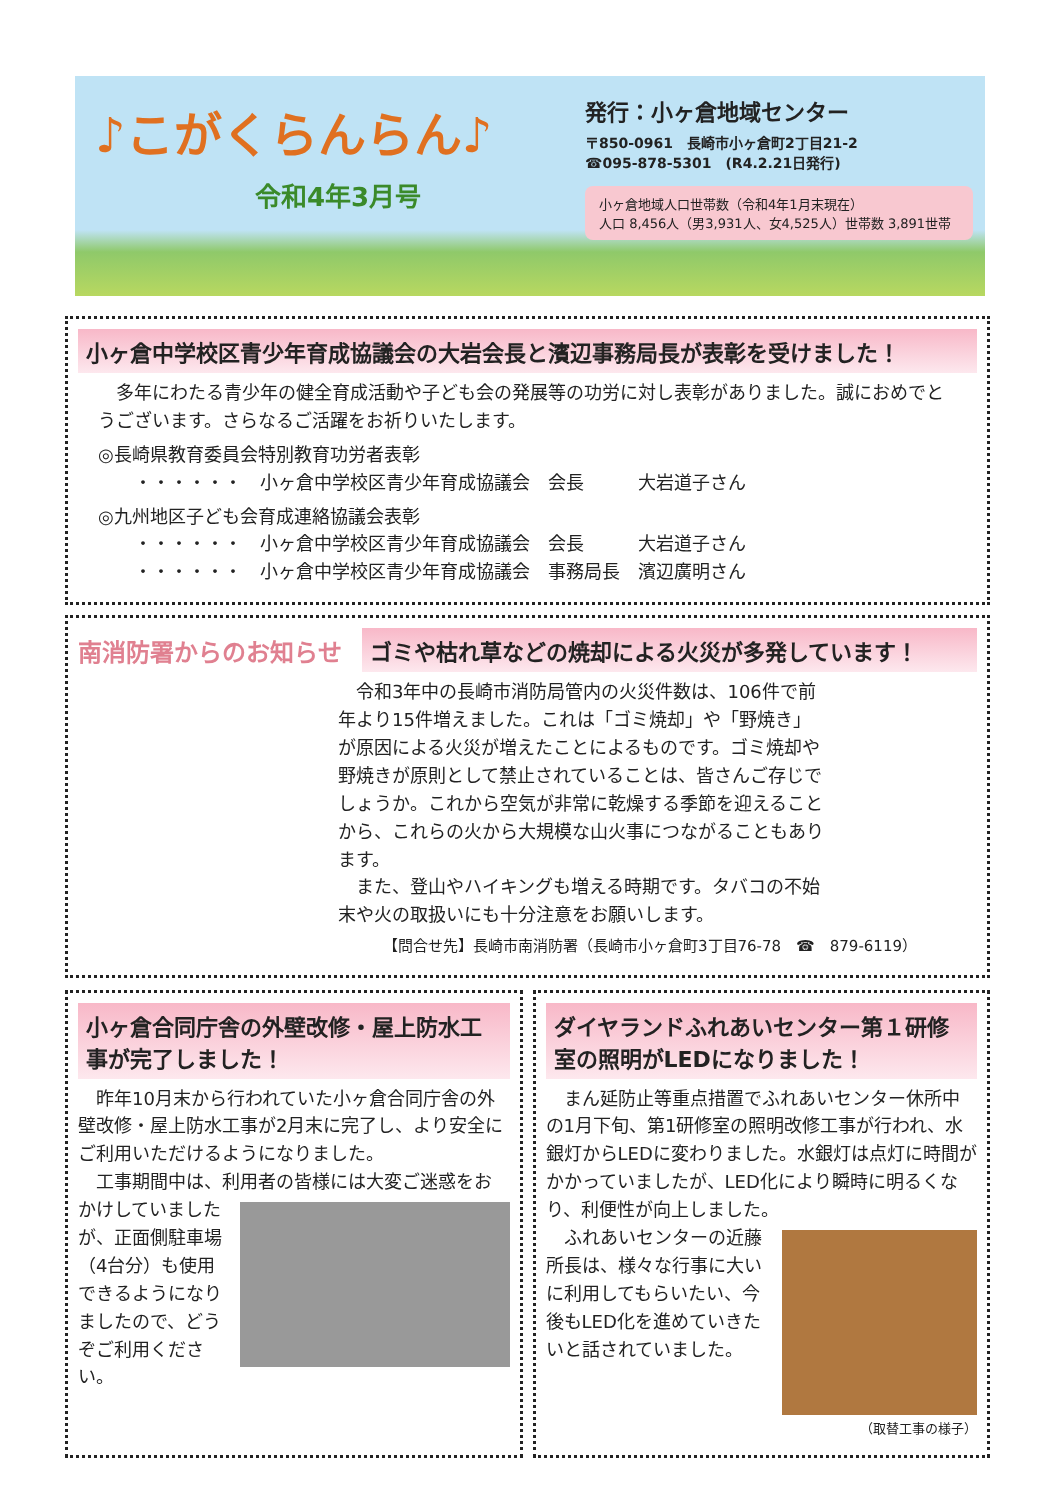♪こがくらんらん♪
令和4年3月号
発行：小ヶ倉地域センター
〒850-0961　長崎市小ヶ倉町2丁目21-2
☎095-878-5301　(R4.2.21日発行)
小ヶ倉地域人口世帯数（令和4年1月末現在）
人口 8,456人（男3,931人、女4,525人）世帯数 3,891世帯
小ヶ倉中学校区青少年育成協議会の大岩会長と濱辺事務局長が表彰を受けました！
　多年にわたる青少年の健全育成活動や子ども会の発展等の功労に対し表彰がありました。誠におめでとうございます。さらなるご活躍をお祈りいたします。
◎長崎県教育委員会特別教育功労者表彰
　　・・・・・・　小ヶ倉中学校区青少年育成協議会　会長　　　大岩道子さん
◎九州地区子ども会育成連絡協議会表彰
　　・・・・・・　小ヶ倉中学校区青少年育成協議会　会長　　　大岩道子さん
　　・・・・・・　小ヶ倉中学校区青少年育成協議会　事務局長　濱辺廣明さん
南消防署からのお知らせ ゴミや枯れ草などの焼却による火災が多発しています！
　令和3年中の長崎市消防局管内の火災件数は、106件で前年より15件増えました。これは「ゴミ焼却」や「野焼き」が原因による火災が増えたことによるものです。ゴミ焼却や野焼きが原則として禁止されていることは、皆さんご存じでしょうか。これから空気が非常に乾燥する季節を迎えることから、これらの火から大規模な山火事につながることもあります。
　また、登山やハイキングも増える時期です。タバコの不始末や火の取扱いにも十分注意をお願いします。
【問合せ先】長崎市南消防署（長崎市小ヶ倉町3丁目76-78　☎　879-6119）
小ヶ倉合同庁舎の外壁改修・屋上防水工事が完了しました！
　昨年10月末から行われていた小ヶ倉合同庁舎の外壁改修・屋上防水工事が2月末に完了し、より安全にご利用いただけるようになりました。
　工事期間中は、利用者の皆様には大変ご迷惑をおかけして いましたが、正面側駐車場（4台分）も使用できるようになりましたので、どうぞご利用ください。
ダイヤランドふれあいセンター第１研修室の照明がLEDになりました！
　まん延防止等重点措置でふれあいセンター休所中の1月下旬、第1研修室の照明改修工事が行われ、水銀灯からLEDに変わりました。水銀灯は点灯に時間がかかっていましたが、LED化により瞬時に明るくなり、利便性が向上しました。
　ふれあいセンターの近藤所長は、様々な行事に大いに利用してもらいたい、今後もLED化を進めていきたいと話されていました。
（取替工事の様子）